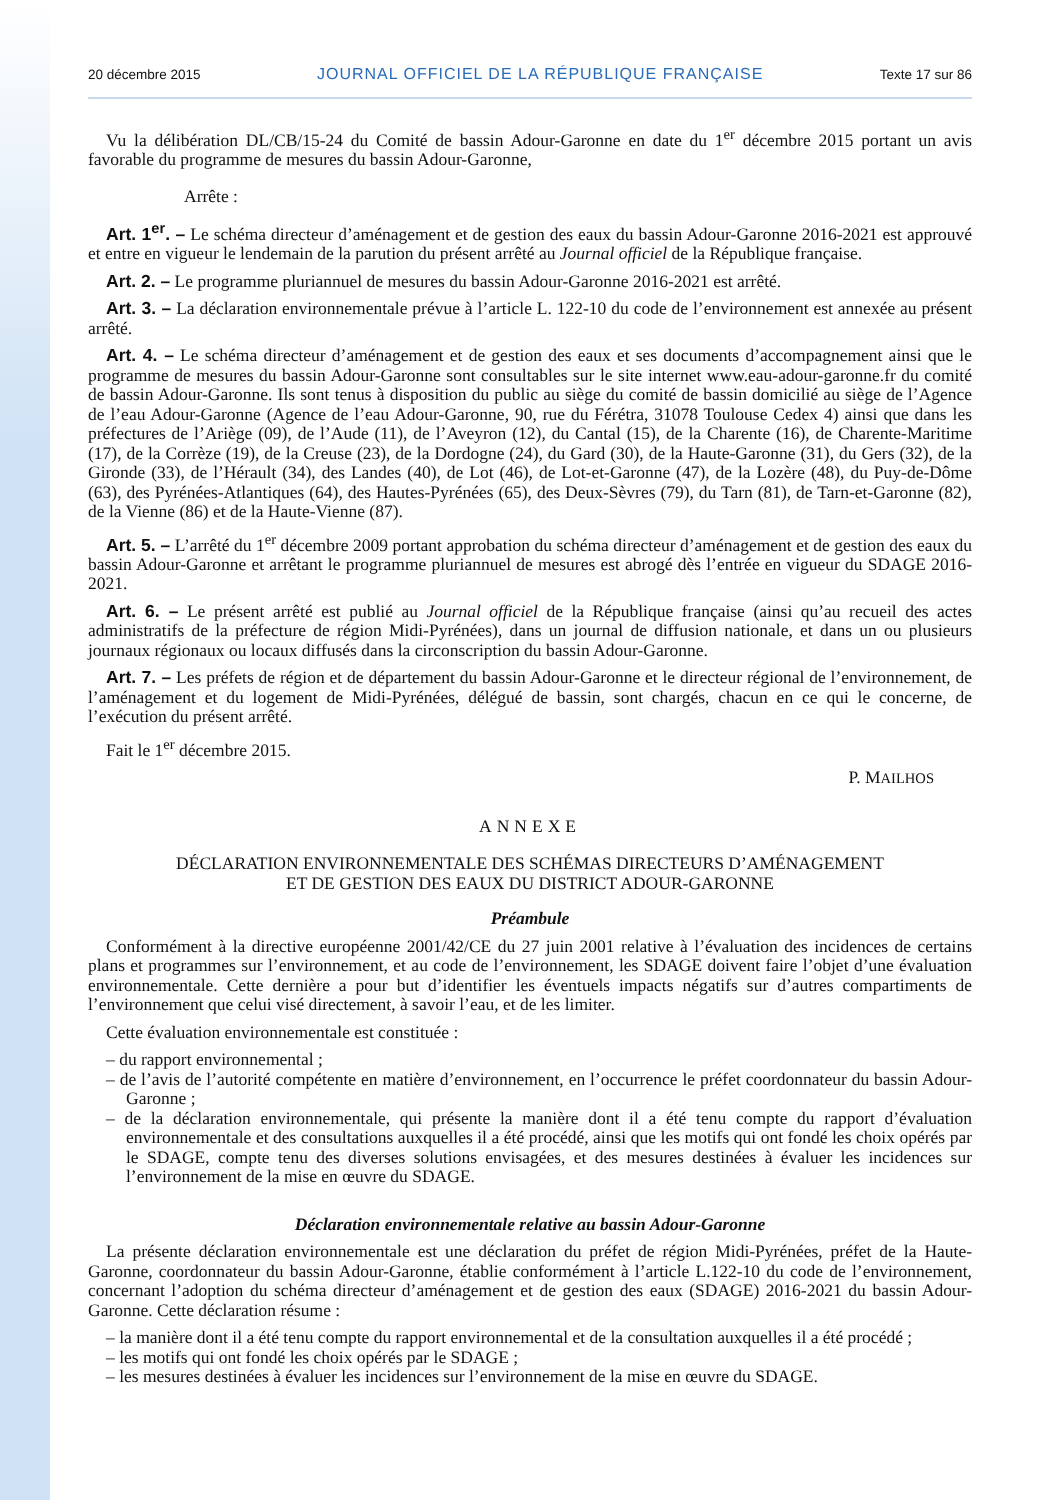20 décembre 2015 JOURNAL OFFICIEL DE LA RÉPUBLIQUE FRANÇAISE Texte 17 sur 86
Vu la délibération DL/CB/15-24 du Comité de bassin Adour-Garonne en date du 1<sup>er</sup> décembre 2015 portant un avis favorable du programme de mesures du bassin Adour-Garonne,
Arrête :
Art. 1<sup>er</sup>. – Le schéma directeur d’aménagement et de gestion des eaux du bassin Adour-Garonne 2016-2021 est approuvé et entre en vigueur le lendemain de la parution du présent arrêté au Journal officiel de la République française.
Art. 2. – Le programme pluriannuel de mesures du bassin Adour-Garonne 2016-2021 est arrêté.
Art. 3. – La déclaration environnementale prévue à l’article L. 122-10 du code de l’environnement est annexée au présent arrêté.
Art. 4. – Le schéma directeur d’aménagement et de gestion des eaux et ses documents d’accompagnement ainsi que le programme de mesures du bassin Adour-Garonne sont consultables sur le site internet www.eau-adour-garonne.fr du comité de bassin Adour-Garonne. Ils sont tenus à disposition du public au siège du comité de bassin domicilié au siège de l’Agence de l’eau Adour-Garonne (Agence de l’eau Adour-Garonne, 90, rue du Férétra, 31078 Toulouse Cedex 4) ainsi que dans les préfectures de l’Ariège (09), de l’Aude (11), de l’Aveyron (12), du Cantal (15), de la Charente (16), de Charente-Maritime (17), de la Corrèze (19), de la Creuse (23), de la Dordogne (24), du Gard (30), de la Haute-Garonne (31), du Gers (32), de la Gironde (33), de l’Hérault (34), des Landes (40), de Lot (46), de Lot-et-Garonne (47), de la Lozère (48), du Puy-de-Dôme (63), des Pyrénées-Atlantiques (64), des Hautes-Pyrénées (65), des Deux-Sèvres (79), du Tarn (81), de Tarn-et-Garonne (82), de la Vienne (86) et de la Haute-Vienne (87).
Art. 5. – L’arrêté du 1<sup>er</sup> décembre 2009 portant approbation du schéma directeur d’aménagement et de gestion des eaux du bassin Adour-Garonne et arrêtant le programme pluriannuel de mesures est abrogé dès l’entrée en vigueur du SDAGE 2016-2021.
Art. 6. – Le présent arrêté est publié au Journal officiel de la République française (ainsi qu’au recueil des actes administratifs de la préfecture de région Midi-Pyrénées), dans un journal de diffusion nationale, et dans un ou plusieurs journaux régionaux ou locaux diffusés dans la circonscription du bassin Adour-Garonne.
Art. 7. – Les préfets de région et de département du bassin Adour-Garonne et le directeur régional de l’environnement, de l’aménagement et du logement de Midi-Pyrénées, délégué de bassin, sont chargés, chacun en ce qui le concerne, de l’exécution du présent arrêté.
Fait le 1<sup>er</sup> décembre 2015.
P. MAILHOS
ANNEXE
DÉCLARATION ENVIRONNEMENTALE DES SCHÉMAS DIRECTEURS D’AMÉNAGEMENT
ET DE GESTION DES EAUX DU DISTRICT ADOUR-GARONNE
Préambule
Conformément à la directive européenne 2001/42/CE du 27 juin 2001 relative à l’évaluation des incidences de certains plans et programmes sur l’environnement, et au code de l’environnement, les SDAGE doivent faire l’objet d’une évaluation environnementale. Cette dernière a pour but d’identifier les éventuels impacts négatifs sur d’autres compartiments de l’environnement que celui visé directement, à savoir l’eau, et de les limiter.
Cette évaluation environnementale est constituée :
– du rapport environnemental ;
– de l’avis de l’autorité compétente en matière d’environnement, en l’occurrence le préfet coordonnateur du bassin Adour-Garonne ;
– de la déclaration environnementale, qui présente la manière dont il a été tenu compte du rapport d’évaluation environnementale et des consultations auxquelles il a été procédé, ainsi que les motifs qui ont fondé les choix opérés par le SDAGE, compte tenu des diverses solutions envisagées, et des mesures destinées à évaluer les incidences sur l’environnement de la mise en œuvre du SDAGE.
Déclaration environnementale relative au bassin Adour-Garonne
La présente déclaration environnementale est une déclaration du préfet de région Midi-Pyrénées, préfet de la Haute-Garonne, coordonnateur du bassin Adour-Garonne, établie conformément à l’article L.122-10 du code de l’environnement, concernant l’adoption du schéma directeur d’aménagement et de gestion des eaux (SDAGE) 2016-2021 du bassin Adour-Garonne. Cette déclaration résume :
– la manière dont il a été tenu compte du rapport environnemental et de la consultation auxquelles il a été procédé ;
– les motifs qui ont fondé les choix opérés par le SDAGE ;
– les mesures destinées à évaluer les incidences sur l’environnement de la mise en œuvre du SDAGE.